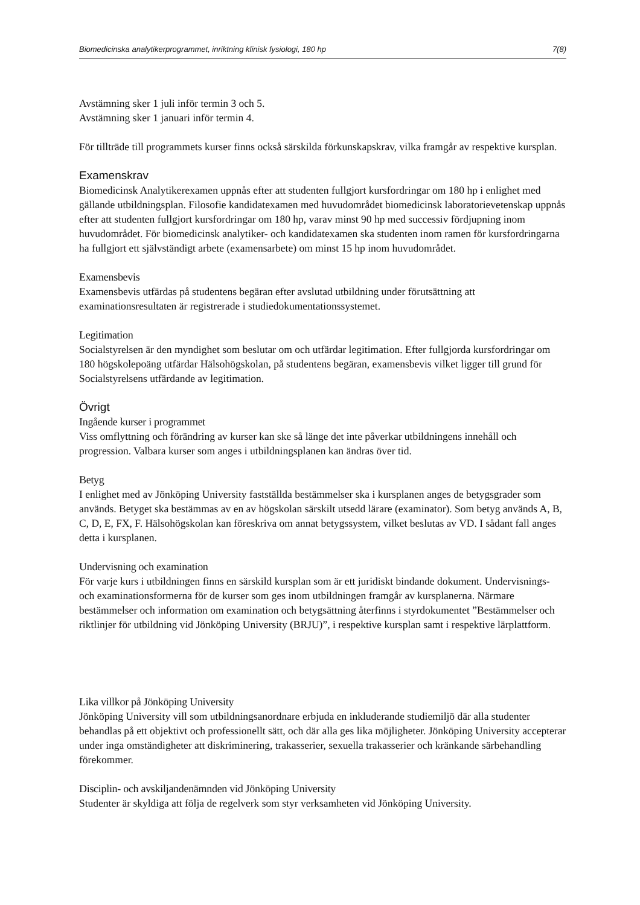Biomedicinska analytikerprogrammet, inriktning klinisk fysiologi, 180 hp 7(8)
Avstämning sker 1 juli inför termin 3 och 5.
Avstämning sker 1 januari inför termin 4.
För tillträde till programmets kurser finns också särskilda förkunskapskrav, vilka framgår av respektive kursplan.
Examenskrav
Biomedicinsk Analytikerexamen uppnås efter att studenten fullgjort kursfordringar om 180 hp i enlighet med gällande utbildningsplan. Filosofie kandidatexamen med huvudområdet biomedicinsk laboratorievetenskap uppnås efter att studenten fullgjort kursfordringar om 180 hp, varav minst 90 hp med successiv fördjupning inom huvudområdet. För biomedicinsk analytiker- och kandidatexamen ska studenten inom ramen för kursfordringarna ha fullgjort ett självständigt arbete (examensarbete) om minst 15 hp inom huvudområdet.
Examensbevis
Examensbevis utfärdas på studentens begäran efter avslutad utbildning under förutsättning att examinationsresultaten är registrerade i studiedokumentationssystemet.
Legitimation
Socialstyrelsen är den myndighet som beslutar om och utfärdar legitimation. Efter fullgjorda kursfordringar om 180 högskolepoäng utfärdar Hälsohögskolan, på studentens begäran, examensbevis vilket ligger till grund för Socialstyrelsens utfärdande av legitimation.
Övrigt
Ingående kurser i programmet
Viss omflyttning och förändring av kurser kan ske så länge det inte påverkar utbildningens innehåll och progression. Valbara kurser som anges i utbildningsplanen kan ändras över tid.
Betyg
I enlighet med av Jönköping University fastställda bestämmelser ska i kursplanen anges de betygsgrader som används. Betyget ska bestämmas av en av högskolan särskilt utsedd lärare (examinator). Som betyg används A, B, C, D, E, FX, F. Hälsohögskolan kan föreskriva om annat betygssystem, vilket beslutas av VD. I sådant fall anges detta i kursplanen.
Undervisning och examination
För varje kurs i utbildningen finns en särskild kursplan som är ett juridiskt bindande dokument. Undervisnings- och examinationsformerna för de kurser som ges inom utbildningen framgår av kursplanerna. Närmare bestämmelser och information om examination och betygsättning återfinns i styrdokumentet ”Bestämmelser och riktlinjer för utbildning vid Jönköping University (BRJU)”, i respektive kursplan samt i respektive lärplattform.
Lika villkor på Jönköping University
Jönköping University vill som utbildningsanordnare erbjuda en inkluderande studiemiljö där alla studenter behandlas på ett objektivt och professionellt sätt, och där alla ges lika möjligheter. Jönköping University accepterar under inga omständigheter att diskriminering, trakasserier, sexuella trakasserier och kränkande särbehandling förekommer.
Disciplin- och avskiljandenämnden vid Jönköping University
Studenter är skyldiga att följa de regelverk som styr verksamheten vid Jönköping University.